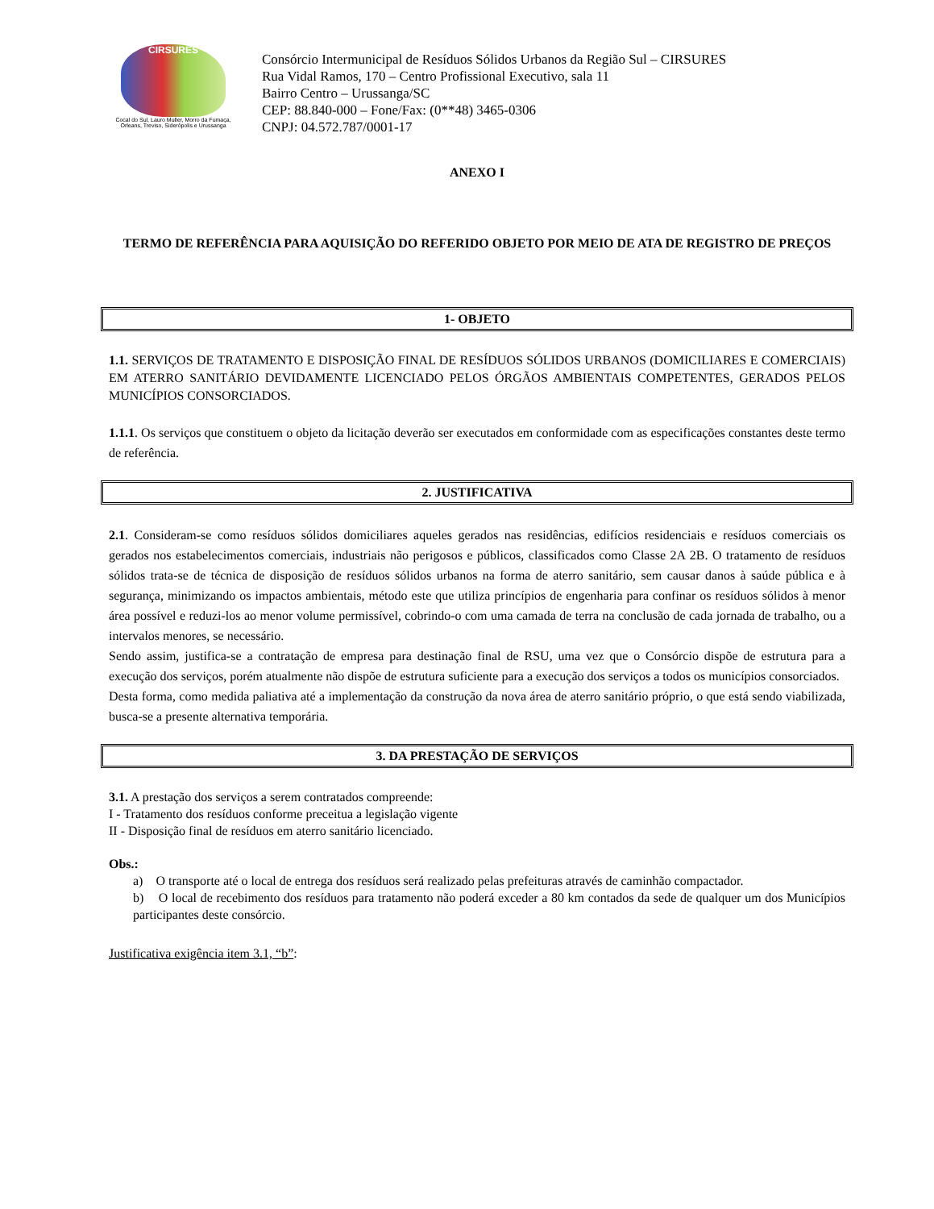CIRSURES
Cocal do Sul, Lauro Muller, Morro da Fumaça, Orleans, Treviso, Siderópolis e Urussanga
Consórcio Intermunicipal de Resíduos Sólidos Urbanos da Região Sul – CIRSURES
Rua Vidal Ramos, 170 – Centro Profissional Executivo, sala 11
Bairro Centro – Urussanga/SC
CEP: 88.840-000 – Fone/Fax: (0**48) 3465-0306
CNPJ: 04.572.787/0001-17
ANEXO I
TERMO DE REFERÊNCIA PARA AQUISIÇÃO DO REFERIDO OBJETO POR MEIO DE ATA DE REGISTRO DE PREÇOS
1- OBJETO
1.1. SERVIÇOS DE TRATAMENTO E DISPOSIÇÃO FINAL DE RESÍDUOS SÓLIDOS URBANOS (DOMICILIARES E COMERCIAIS) EM ATERRO SANITÁRIO DEVIDAMENTE LICENCIADO PELOS ÓRGÃOS AMBIENTAIS COMPETENTES, GERADOS PELOS MUNICÍPIOS CONSORCIADOS.
1.1.1. Os serviços que constituem o objeto da licitação deverão ser executados em conformidade com as especificações constantes deste termo de referência.
2. JUSTIFICATIVA
2.1. Consideram-se como resíduos sólidos domiciliares aqueles gerados nas residências, edifícios residenciais e resíduos comerciais os gerados nos estabelecimentos comerciais, industriais não perigosos e públicos, classificados como Classe 2A 2B. O tratamento de resíduos sólidos trata-se de técnica de disposição de resíduos sólidos urbanos na forma de aterro sanitário, sem causar danos à saúde pública e à segurança, minimizando os impactos ambientais, método este que utiliza princípios de engenharia para confinar os resíduos sólidos à menor área possível e reduzi-los ao menor volume permissível, cobrindo-o com uma camada de terra na conclusão de cada jornada de trabalho, ou a intervalos menores, se necessário.
Sendo assim, justifica-se a contratação de empresa para destinação final de RSU, uma vez que o Consórcio dispõe de estrutura para a execução dos serviços, porém atualmente não dispõe de estrutura suficiente para a execução dos serviços a todos os municípios consorciados.
Desta forma, como medida paliativa até a implementação da construção da nova área de aterro sanitário próprio, o que está sendo viabilizada, busca-se a presente alternativa temporária.
3. DA PRESTAÇÃO DE SERVIÇOS
3.1. A prestação dos serviços a serem contratados compreende:
I - Tratamento dos resíduos conforme preceitua a legislação vigente
II - Disposição final de resíduos em aterro sanitário licenciado.
Obs.:
a) O transporte até o local de entrega dos resíduos será realizado pelas prefeituras através de caminhão compactador.
b) O local de recebimento dos resíduos para tratamento não poderá exceder a 80 km contados da sede de qualquer um dos Municípios participantes deste consórcio.
Justificativa exigência item 3.1, “b”: